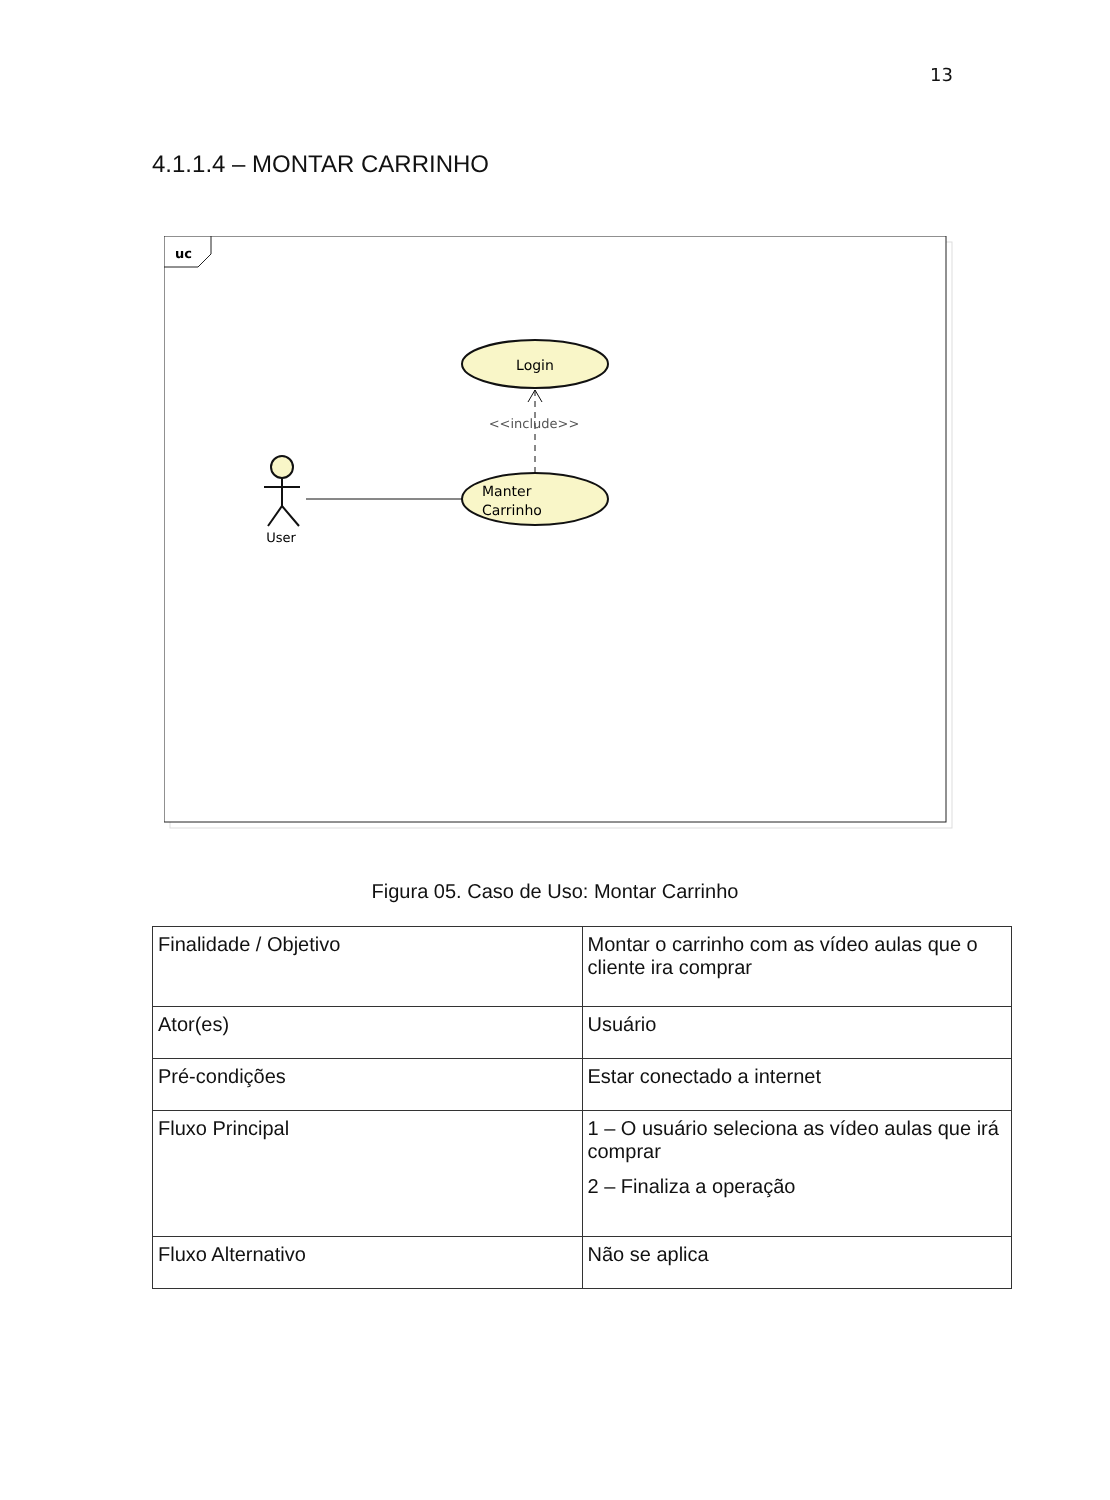13
4.1.1.4 – MONTAR CARRINHO
uc
Login
Manter
Carrinho
<<include>>
User
Figura 05. Caso de Uso: Montar Carrinho
| Finalidade / Objetivo | Montar o carrinho com as vídeo aulas que o cliente ira comprar |
| Ator(es) | Usuário |
| Pré-condições | Estar conectado a internet |
| Fluxo Principal | 1 – O usuário seleciona as vídeo aulas que irá comprar 2 – Finaliza a operação |
| Fluxo Alternativo | Não se aplica |